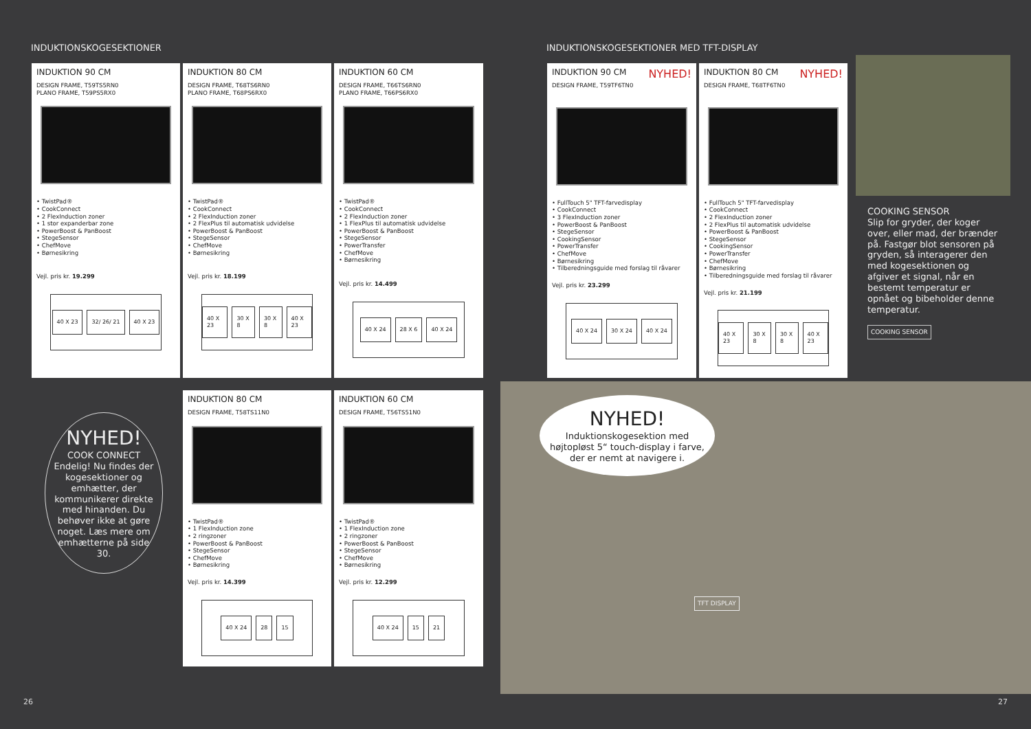INDUKTIONSKOGESEKTIONER
INDUKTIONSKOGESEKTIONER MED TFT-DISPLAY
INDUKTION 90 CM
DESIGN FRAME, T59TS5RN0
PLANO FRAME, T59PS5RX0
• TwistPad®
• CookConnect
• 2 FlexInduction zoner
• 1 stor expanderbar zone
• PowerBoost & PanBoost
• StegeSensor
• ChefMove
• Børnesikring
Vejl. pris kr. 19.299
40 X 23 32/ 26/ 21 40 X 23
INDUKTION 80 CM
DESIGN FRAME, T68TS6RN0
PLANO FRAME, T68PS6RX0
• TwistPad®
• CookConnect
• 2 FlexInduction zoner
• 2 FlexPlus til automatisk udvidelse
• PowerBoost & PanBoost
• StegeSensor
• ChefMove
• Børnesikring
Vejl. pris kr. 18.199
40 X 23 30 X 8 30 X 8 40 X 23
INDUKTION 60 CM
DESIGN FRAME, T66TS6RN0
PLANO FRAME, T66PS6RX0
• TwistPad®
• CookConnect
• 2 FlexInduction zoner
• 1 FlexPlus til automatisk udvidelse
• PowerBoost & PanBoost
• StegeSensor
• PowerTransfer
• ChefMove
• Børnesikring
Vejl. pris kr. 14.499
40 X 24 28 X 6 40 X 24
NYHED!
INDUKTION 90 CM
DESIGN FRAME, T59TF6TN0
• FullTouch 5" TFT-farvedisplay
• CookConnect
• 3 FlexInduction zoner
• PowerBoost & PanBoost
• StegeSensor
• CookingSensor
• PowerTransfer
• ChefMove
• Børnesikring
• Tilberedningsguide med forslag til råvarer
Vejl. pris kr. 23.299
40 X 24 30 X 24 40 X 24
NYHED!
INDUKTION 80 CM
DESIGN FRAME, T68TF6TN0
• FullTouch 5" TFT-farvedisplay
• CookConnect
• 2 FlexInduction zoner
• 2 FlexPlus til automatisk udvidelse
• PowerBoost & PanBoost
• StegeSensor
• CookingSensor
• PowerTransfer
• ChefMove
• Børnesikring
• Tilberedningsguide med forslag til råvarer
Vejl. pris kr. 21.199
40 X 23 30 X 8 30 X 8 40 X 23
COOKING SENSOR
Slip for gryder, der koger over, eller mad, der brænder på. Fastgør blot sensoren på gryden, så interagerer den med kogesektionen og afgiver et signal, når en bestemt temperatur er opnået og bibeholder denne temperatur.
COOKING SENSOR
NYHED!
COOK CONNECT
Endelig! Nu findes der kogesektioner og emhætter, der kommunikerer direkte med hinanden. Du behøver ikke at gøre noget. Læs mere om emhætterne på side 30.
INDUKTION 80 CM
DESIGN FRAME, T58TS11N0
• TwistPad®
• 1 FlexInduction zone
• 2 ringzoner
• PowerBoost & PanBoost
• StegeSensor
• ChefMove
• Børnesikring
Vejl. pris kr. 14.399
40 X 24 28 15
INDUKTION 60 CM
DESIGN FRAME, T56TS51N0
• TwistPad®
• 1 FlexInduction zone
• 2 ringzoner
• PowerBoost & PanBoost
• StegeSensor
• ChefMove
• Børnesikring
Vejl. pris kr. 12.299
40 X 24 15 21
NYHED!
Induktionskogesektion med højtopløst 5“ touch-display i farve, der er nemt at navigere i.
TFT DISPLAY
26 27